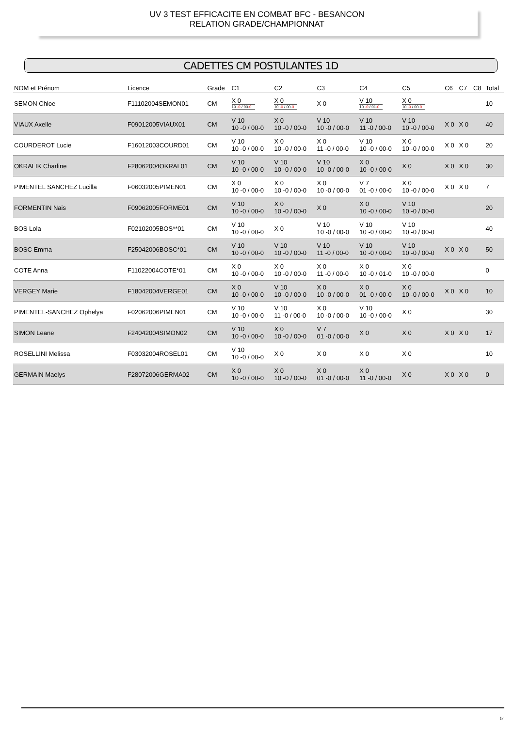UV 3 TEST EFFICACITE EN COMBAT BFC - BESANCON
RELATION GRADE/CHAMPIONNAT
CADETTES CM POSTULANTES 1D
| NOM et Prénom | Licence | Grade | C1 | C2 | C3 | C4 | C5 | C6 | C7 | C8 | Total |
| --- | --- | --- | --- | --- | --- | --- | --- | --- | --- | --- | --- |
| SEMON Chloe | F11102004SEMON01 | CM | X 0 10 -0 / 00- 0 | X 0 10 -0 / 00- 0 | X 0 | V 10 10 -0 / 01- 0 | X 0 10 -0 / 00- 0 | | | | 10 |
| VIAUX Axelle | F09012005VIAUX01 | CM | V 10 10 -0 / 00-0 | X 0 10 -0 / 00-0 | V 10 10 -0 / 00-0 | V 10 11 -0 / 00-0 | V 10 10 -0 / 00-0 | X 0 | X 0 | | 40 |
| COURDEROT Lucie | F16012003COURD01 | CM | V 10 10 -0 / 00-0 | X 0 10 -0 / 00-0 | X 0 11 -0 / 00-0 | V 10 10 -0 / 00-0 | X 0 10 -0 / 00-0 | X 0 | X 0 | | 20 |
| OKRALIK Charline | F28062004OKRAL01 | CM | V 10 10 -0 / 00-0 | V 10 10 -0 / 00-0 | V 10 10 -0 / 00-0 | X 0 10 -0 / 00-0 | X 0 | X 0 | X 0 | | 30 |
| PIMENTEL SANCHEZ Lucilla | F06032005PIMEN01 | CM | X 0 10 -0 / 00-0 | X 0 10 -0 / 00-0 | X 0 10 -0 / 00-0 | V 7 01 -0 / 00-0 | X 0 10 -0 / 00-0 | X 0 | X 0 | | 7 |
| FORMENTIN Nais | F09062005FORME01 | CM | V 10 10 -0 / 00-0 | X 0 10 -0 / 00-0 | X 0 | X 0 10 -0 / 00-0 | V 10 10 -0 / 00-0 | | | | 20 |
| BOS Lola | F02102005BOS**01 | CM | V 10 10 -0 / 00-0 | X 0 | V 10 10 -0 / 00-0 | V 10 10 -0 / 00-0 | V 10 10 -0 / 00-0 | | | | 40 |
| BOSC Emma | F25042006BOSC*01 | CM | V 10 10 -0 / 00-0 | V 10 10 -0 / 00-0 | V 10 11 -0 / 00-0 | V 10 10 -0 / 00-0 | V 10 10 -0 / 00-0 | X 0 | X 0 | | 50 |
| COTE Anna | F11022004COTE*01 | CM | X 0 10 -0 / 00-0 | X 0 10 -0 / 00-0 | X 0 11 -0 / 00-0 | X 0 10 -0 / 01-0 | X 0 10 -0 / 00-0 | | | | 0 |
| VERGEY Marie | F18042004VERGE01 | CM | X 0 10 -0 / 00-0 | V 10 10 -0 / 00-0 | X 0 10 -0 / 00-0 | X 0 01 -0 / 00-0 | X 0 10 -0 / 00-0 | X 0 | X 0 | | 10 |
| PIMENTEL-SANCHEZ Ophelya | F02062006PIMEN01 | CM | V 10 10 -0 / 00-0 | V 10 11 -0 / 00-0 | X 0 10 -0 / 00-0 | V 10 10 -0 / 00-0 | X 0 | | | | 30 |
| SIMON Leane | F24042004SIMON02 | CM | V 10 10 -0 / 00-0 | X 0 10 -0 / 00-0 | V 7 01 -0 / 00-0 | X 0 | X 0 | X 0 | X 0 | | 17 |
| ROSELLINI Melissa | F03032004ROSEL01 | CM | V 10 10 -0 / 00-0 | X 0 | X 0 | X 0 | X 0 | | | | 10 |
| GERMAIN Maelys | F28072006GERMA02 | CM | X 0 10 -0 / 00-0 | X 0 10 -0 / 00-0 | X 0 01 -0 / 00-0 | X 0 11 -0 / 00-0 | X 0 | X 0 | X 0 | | 0 |
1/